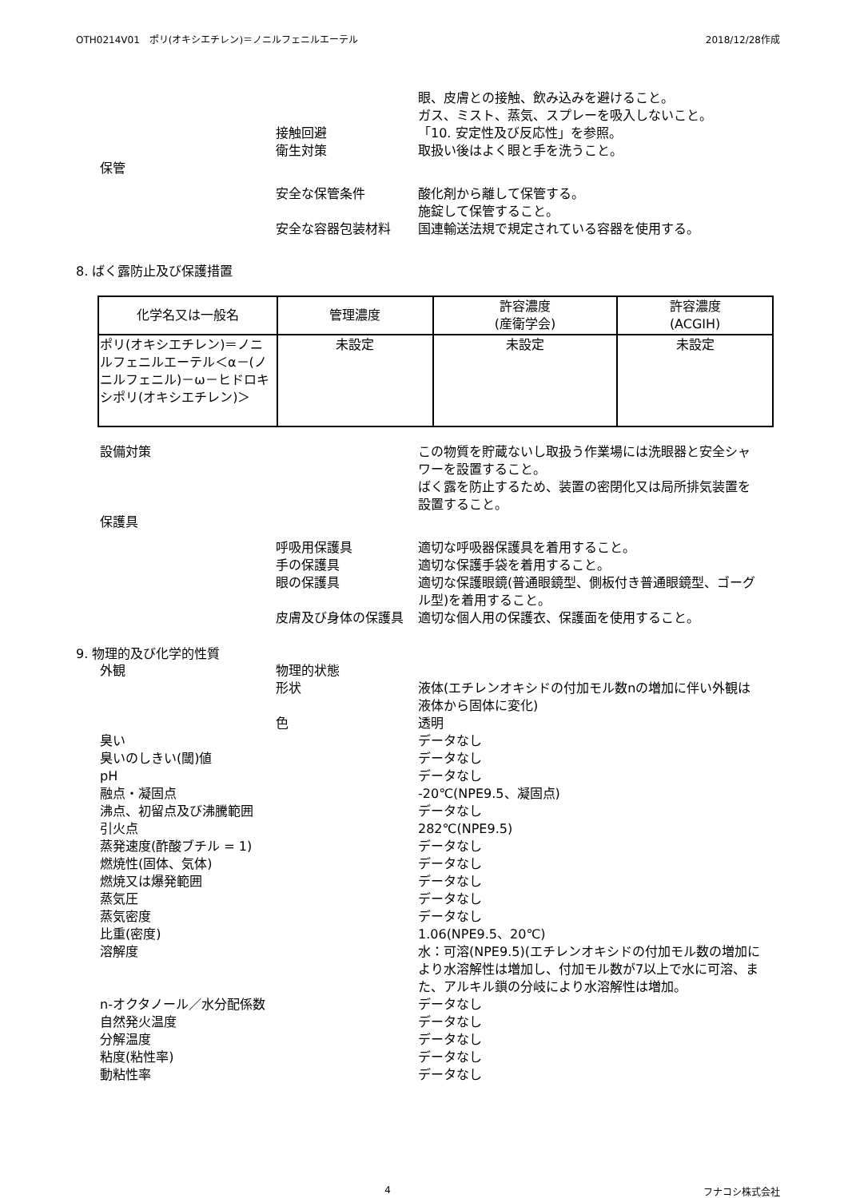OTH0214V01　ポリ(オキシエチレン)＝ノニルフェニルエーテル 2018/12/28作成
眼、皮膚との接触、飲み込みを避けること。
ガス、ミスト、蒸気、スプレーを吸入しないこと。
接触回避
「10. 安定性及び反応性」を参照。
衛生対策
取扱い後はよく眼と手を洗うこと。
保管
安全な保管条件
酸化剤から離して保管する。
施錠して保管すること。
安全な容器包装材料
国連輸送法規で規定されている容器を使用する。
8. ばく露防止及び保護措置
| 化学名又は一般名 | 管理濃度 | 許容濃度 (産衛学会) | 許容濃度 (ACGIH) |
| --- | --- | --- | --- |
| ポリ(オキシエチレン)＝ノニルフェニルエーテル＜α－(ノニルフェニル)－ω－ヒドロキシポリ(オキシエチレン)＞ | 未設定 | 未設定 | 未設定 |
設備対策
この物質を貯蔵ないし取扱う作業場には洗眼器と安全シャワーを設置すること。
ばく露を防止するため、装置の密閉化又は局所排気装置を設置すること。
保護具
呼吸用保護具
適切な呼吸器保護具を着用すること。
手の保護具
適切な保護手袋を着用すること。
眼の保護具
適切な保護眼鏡(普通眼鏡型、側板付き普通眼鏡型、ゴーグル型)を着用すること。
皮膚及び身体の保護具
適切な個人用の保護衣、保護面を使用すること。
9. 物理的及び化学的性質
外観
物理的状態
形状
液体(エチレンオキシドの付加モル数nの増加に伴い外観は液体から固体に変化)
色
透明
臭い
データなし
臭いのしきい(閾)値
データなし
pH
データなし
融点・凝固点
-20℃(NPE9.5、凝固点)
沸点、初留点及び沸騰範囲
データなし
引火点
282℃(NPE9.5)
蒸発速度(酢酸ブチル = 1)
データなし
燃焼性(固体、気体)
データなし
燃焼又は爆発範囲
データなし
蒸気圧
データなし
蒸気密度
データなし
比重(密度)
1.06(NPE9.5、20℃)
溶解度
水：可溶(NPE9.5)(エチレンオキシドの付加モル数の増加により水溶解性は増加し、付加モル数が7以上で水に可溶、また、アルキル鎖の分岐により水溶解性は増加。
n-オクタノール／水分配係数
データなし
自然発火温度
データなし
分解温度
データなし
粘度(粘性率)
データなし
動粘性率
データなし
4 フナコシ株式会社